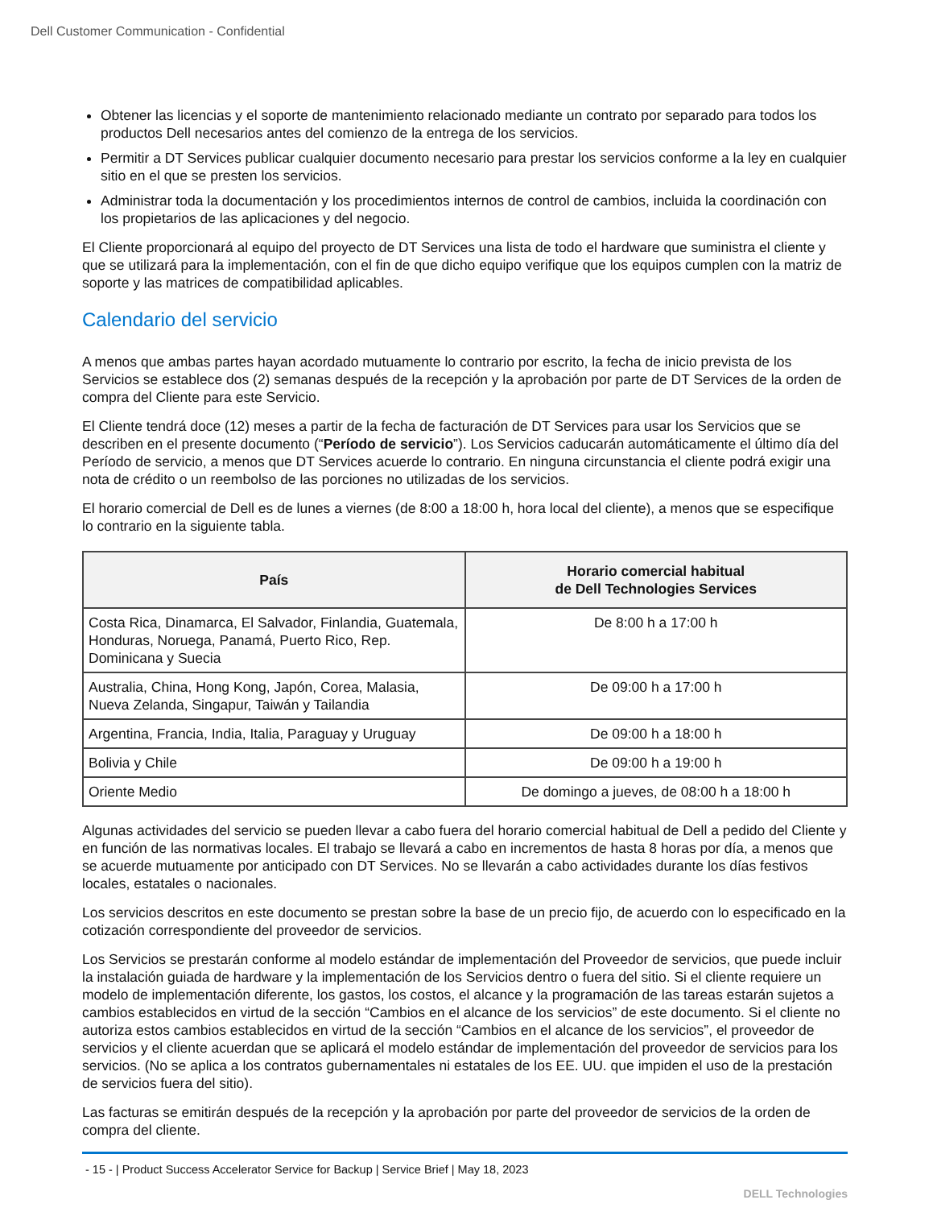Dell Customer Communication - Confidential
Obtener las licencias y el soporte de mantenimiento relacionado mediante un contrato por separado para todos los productos Dell necesarios antes del comienzo de la entrega de los servicios.
Permitir a DT Services publicar cualquier documento necesario para prestar los servicios conforme a la ley en cualquier sitio en el que se presten los servicios.
Administrar toda la documentación y los procedimientos internos de control de cambios, incluida la coordinación con los propietarios de las aplicaciones y del negocio.
El Cliente proporcionará al equipo del proyecto de DT Services una lista de todo el hardware que suministra el cliente y que se utilizará para la implementación, con el fin de que dicho equipo verifique que los equipos cumplen con la matriz de soporte y las matrices de compatibilidad aplicables.
Calendario del servicio
A menos que ambas partes hayan acordado mutuamente lo contrario por escrito, la fecha de inicio prevista de los Servicios se establece dos (2) semanas después de la recepción y la aprobación por parte de DT Services de la orden de compra del Cliente para este Servicio.
El Cliente tendrá doce (12) meses a partir de la fecha de facturación de DT Services para usar los Servicios que se describen en el presente documento (“Período de servicio”). Los Servicios caducarán automáticamente el último día del Período de servicio, a menos que DT Services acuerde lo contrario. En ninguna circunstancia el cliente podrá exigir una nota de crédito o un reembolso de las porciones no utilizadas de los servicios.
El horario comercial de Dell es de lunes a viernes (de 8:00 a 18:00 h, hora local del cliente), a menos que se especifique lo contrario en la siguiente tabla.
| País | Horario comercial habitual de Dell Technologies Services |
| --- | --- |
| Costa Rica, Dinamarca, El Salvador, Finlandia, Guatemala, Honduras, Noruega, Panamá, Puerto Rico, Rep. Dominicana y Suecia | De 8:00 h a 17:00 h |
| Australia, China, Hong Kong, Japón, Corea, Malasia, Nueva Zelanda, Singapur, Taiwán y Tailandia | De 09:00 h a 17:00 h |
| Argentina, Francia, India, Italia, Paraguay y Uruguay | De 09:00 h a 18:00 h |
| Bolivia y Chile | De 09:00 h a 19:00 h |
| Oriente Medio | De domingo a jueves, de 08:00 h a 18:00 h |
Algunas actividades del servicio se pueden llevar a cabo fuera del horario comercial habitual de Dell a pedido del Cliente y en función de las normativas locales. El trabajo se llevará a cabo en incrementos de hasta 8 horas por día, a menos que se acuerde mutuamente por anticipado con DT Services. No se llevarán a cabo actividades durante los días festivos locales, estatales o nacionales.
Los servicios descritos en este documento se prestan sobre la base de un precio fijo, de acuerdo con lo especificado en la cotización correspondiente del proveedor de servicios.
Los Servicios se prestarán conforme al modelo estándar de implementación del Proveedor de servicios, que puede incluir la instalación guiada de hardware y la implementación de los Servicios dentro o fuera del sitio. Si el cliente requiere un modelo de implementación diferente, los gastos, los costos, el alcance y la programación de las tareas estarán sujetos a cambios establecidos en virtud de la sección “Cambios en el alcance de los servicios” de este documento. Si el cliente no autoriza estos cambios establecidos en virtud de la sección “Cambios en el alcance de los servicios”, el proveedor de servicios y el cliente acuerdan que se aplicará el modelo estándar de implementación del proveedor de servicios para los servicios. (No se aplica a los contratos gubernamentales ni estatales de los EE. UU. que impiden el uso de la prestación de servicios fuera del sitio).
Las facturas se emitirán después de la recepción y la aprobación por parte del proveedor de servicios de la orden de compra del cliente.
- 15 - | Product Success Accelerator Service for Backup | Service Brief | May 18, 2023
DELL Technologies